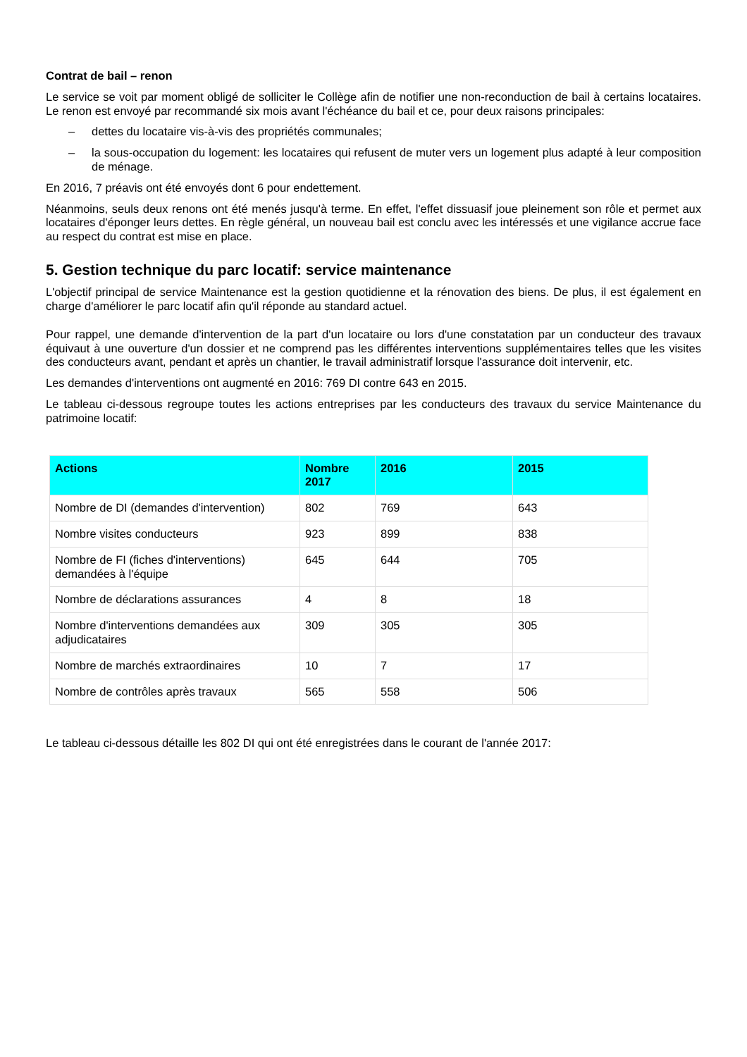Contrat de bail – renon
Le service se voit par moment obligé de solliciter le Collège afin de notifier une non-reconduction de bail à certains locataires. Le renon est envoyé par recommandé six mois avant l'échéance du bail et ce, pour deux raisons principales:
– dettes du locataire vis-à-vis des propriétés communales;
– la sous-occupation du logement: les locataires qui refusent de muter vers un logement plus adapté à leur composition de ménage.
En 2016, 7 préavis ont été envoyés dont 6 pour endettement.
Néanmoins, seuls deux renons ont été menés jusqu'à terme. En effet, l'effet dissuasif joue pleinement son rôle et permet aux locataires d'éponger leurs dettes. En règle général, un nouveau bail est conclu avec les intéressés et une vigilance accrue face au respect du contrat est mise en place.
5. Gestion technique du parc locatif: service maintenance
L'objectif principal de service Maintenance est la gestion quotidienne et la rénovation des biens. De plus, il est également en charge d'améliorer le parc locatif afin qu'il réponde au standard actuel.
Pour rappel, une demande d'intervention de la part d'un locataire ou lors d'une constatation par un conducteur des travaux équivaut à une ouverture d'un dossier et ne comprend pas les différentes interventions supplémentaires telles que les visites des conducteurs avant, pendant et après un chantier, le travail administratif lorsque l'assurance doit intervenir, etc.
Les demandes d'interventions ont augmenté en 2016: 769 DI contre 643 en 2015.
Le tableau ci-dessous regroupe toutes les actions entreprises par les conducteurs des travaux du service Maintenance du patrimoine locatif:
| Actions | Nombre 2017 | 2016 | 2015 |
| --- | --- | --- | --- |
| Nombre de DI (demandes d'intervention) | 802 | 769 | 643 |
| Nombre visites conducteurs | 923 | 899 | 838 |
| Nombre de FI (fiches d'interventions) demandées à l'équipe | 645 | 644 | 705 |
| Nombre de déclarations assurances | 4 | 8 | 18 |
| Nombre d'interventions demandées aux adjudicataires | 309 | 305 | 305 |
| Nombre de marchés extraordinaires | 10 | 7 | 17 |
| Nombre de contrôles après travaux | 565 | 558 | 506 |
Le tableau ci-dessous détaille les 802 DI qui ont été enregistrées dans le courant de l'année 2017: